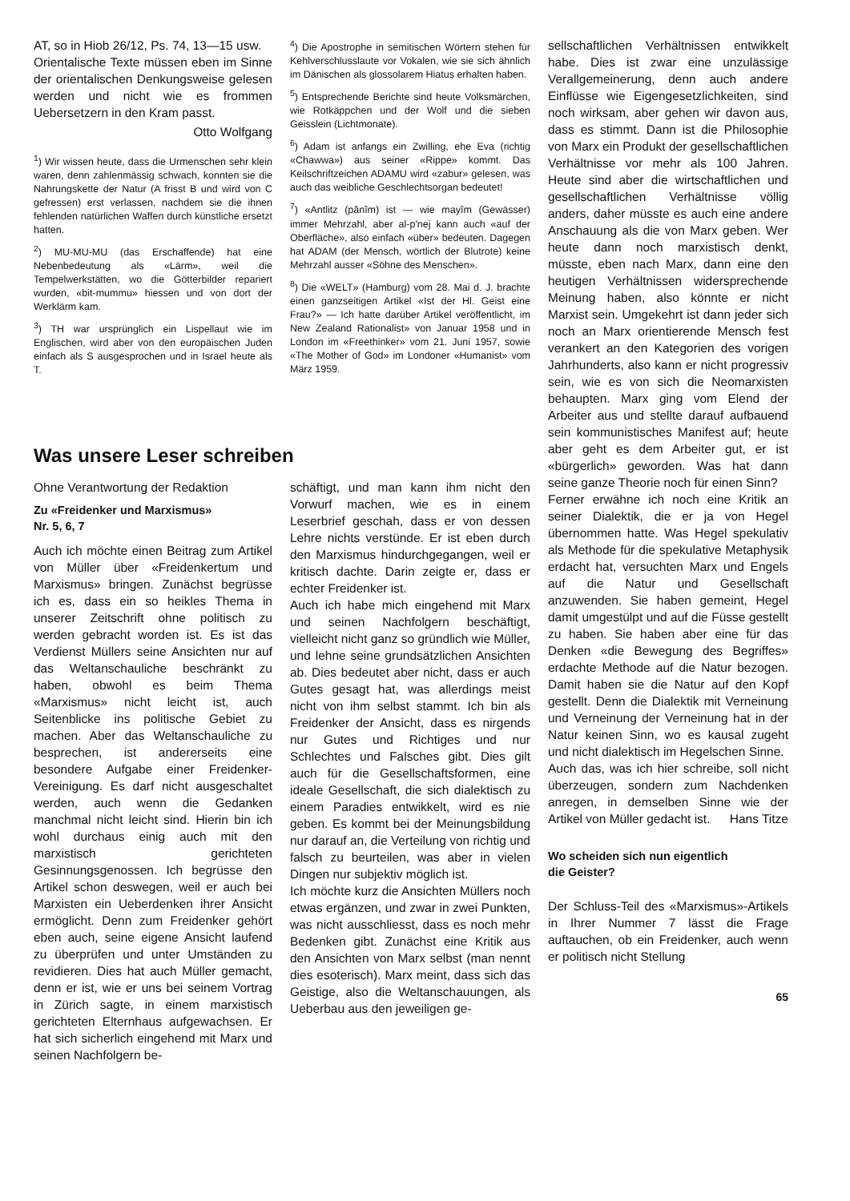AT, so in Hiob 26/12, Ps. 74, 13—15 usw.
Orientalische Texte müssen eben im Sinne der orientalischen Denkungsweise gelesen werden und nicht wie es frommen Uebersetzern in den Kram passt.
Otto Wolfgang
<sup>1</sup>) Wir wissen heute, dass die Urmenschen sehr klein waren, denn zahlenmässig schwach, konnten sie die Nahrungskette der Natur (A frisst B und wird von C gefressen) erst verlassen, nachdem sie die ihnen fehlenden natürlichen Waffen durch künstliche ersetzt hatten.
<sup>2</sup>) MU-MU-MU (das Erschaffende) hat eine Nebenbedeutung als «Lärm», weil die Tempelwerkstätten, wo die Götterbilder repariert wurden, «bit-mummu» hiessen und von dort der Werklärm kam.
<sup>3</sup>) TH war ursprünglich ein Lispellaut wie im Englischen, wird aber von den europäischen Juden einfach als S ausgesprochen und in Israel heute als T.
<sup>4</sup>) Die Apostrophe in semitischen Wörtern stehen für Kehlverschlusslaute vor Vokalen, wie sie sich ähnlich im Dänischen als glossolarem Hiatus erhalten haben.
<sup>5</sup>) Entsprechende Berichte sind heute Volksmärchen, wie Rotkäppchen und der Wolf und die sieben Geisslein (Lichtmonate).
<sup>6</sup>) Adam ist anfangs ein Zwilling, ehe Eva (richtig «Chawwa») aus seiner «Rippe» kommt. Das Keilschriftzeichen ADAMU wird «zabur» gelesen, was auch das weibliche Geschlechtsorgan bedeutet!
<sup>7</sup>) «Antlitz (pânîm) ist — wie mayîm (Gewässer) immer Mehrzahl, aber al-p'nej kann auch «auf der Oberfläche», also einfach «über» bedeuten. Dagegen hat ADAM (der Mensch, wörtlich der Blutrote) keine Mehrzahl ausser «Söhne des Menschen».
<sup>8</sup>) Die «WELT» (Hamburg) vom 28. Mai d. J. brachte einen ganzseitigen Artikel «Ist der Hl. Geist eine Frau?» — Ich hatte darüber Artikel veröffentlicht, im New Zealand Rationalist» von Januar 1958 und in London im «Freethinker» vom 21. Juni 1957, sowie «The Mother of God» im Londoner «Humanist» vom März 1959.
Was unsere Leser schreiben
Ohne Verantwortung der Redaktion
Zu «Freidenker und Marxismus»
Nr. 5, 6, 7
Auch ich möchte einen Beitrag zum Artikel von Müller über «Freidenkertum und Marxismus» bringen. Zunächst begrüsse ich es, dass ein so heikles Thema in unserer Zeitschrift ohne politisch zu werden gebracht worden ist. Es ist das Verdienst Müllers seine Ansichten nur auf das Weltanschauliche beschränkt zu haben, obwohl es beim Thema «Marxismus» nicht leicht ist, auch Seitenblicke ins politische Gebiet zu machen. Aber das Weltanschauliche zu besprechen, ist andererseits eine besondere Aufgabe einer Freidenker-Vereinigung. Es darf nicht ausgeschaltet werden, auch wenn die Gedanken manchmal nicht leicht sind. Hierin bin ich wohl durchaus einig auch mit den marxistisch gerichteten Gesinnungsgenossen. Ich begrüsse den Artikel schon deswegen, weil er auch bei Marxisten ein Ueberdenken ihrer Ansicht ermöglicht. Denn zum Freidenker gehört eben auch, seine eigene Ansicht laufend zu überprüfen und unter Umständen zu revidieren. Dies hat auch Müller gemacht, denn er ist, wie er uns bei seinem Vortrag in Zürich sagte, in einem marxistisch gerichteten Elternhaus aufgewachsen. Er hat sich sicherlich eingehend mit Marx und seinen Nachfolgern be-
schäftigt, und man kann ihm nicht den Vorwurf machen, wie es in einem Leserbrief geschah, dass er von dessen Lehre nichts verstünde. Er ist eben durch den Marxismus hindurchgegangen, weil er kritisch dachte. Darin zeigte er, dass er echter Freidenker ist.
Auch ich habe mich eingehend mit Marx und seinen Nachfolgern beschäftigt, vielleicht nicht ganz so gründlich wie Müller, und lehne seine grundsätzlichen Ansichten ab. Dies bedeutet aber nicht, dass er auch Gutes gesagt hat, was allerdings meist nicht von ihm selbst stammt. Ich bin als Freidenker der Ansicht, dass es nirgends nur Gutes und Richtiges und nur Schlechtes und Falsches gibt. Dies gilt auch für die Gesellschaftsformen, eine ideale Gesellschaft, die sich dialektisch zu einem Paradies entwikkelt, wird es nie geben. Es kommt bei der Meinungsbildung nur darauf an, die Verteilung von richtig und falsch zu beurteilen, was aber in vielen Dingen nur subjektiv möglich ist.
Ich möchte kurz die Ansichten Müllers noch etwas ergänzen, und zwar in zwei Punkten, was nicht ausschliesst, dass es noch mehr Bedenken gibt. Zunächst eine Kritik aus den Ansichten von Marx selbst (man nennt dies esoterisch). Marx meint, dass sich das Geistige, also die Weltanschauungen, als Ueberbau aus den jeweiligen ge-
sellschaftlichen Verhältnissen entwikkelt habe. Dies ist zwar eine unzulässige Verallgemeinerung, denn auch andere Einflüsse wie Eigengesetzlichkeiten, sind noch wirksam, aber gehen wir davon aus, dass es stimmt. Dann ist die Philosophie von Marx ein Produkt der gesellschaftlichen Verhältnisse vor mehr als 100 Jahren. Heute sind aber die wirtschaftlichen und gesellschaftlichen Verhältnisse völlig anders, daher müsste es auch eine andere Anschauung als die von Marx geben. Wer heute dann noch marxistisch denkt, müsste, eben nach Marx, dann eine den heutigen Verhältnissen widersprechende Meinung haben, also könnte er nicht Marxist sein. Umgekehrt ist dann jeder sich noch an Marx orientierende Mensch fest verankert an den Kategorien des vorigen Jahrhunderts, also kann er nicht progressiv sein, wie es von sich die Neomarxisten behaupten. Marx ging vom Elend der Arbeiter aus und stellte darauf aufbauend sein kommunistisches Manifest auf; heute aber geht es dem Arbeiter gut, er ist «bürgerlich» geworden. Was hat dann seine ganze Theorie noch für einen Sinn?
Ferner erwähne ich noch eine Kritik an seiner Dialektik, die er ja von Hegel übernommen hatte. Was Hegel spekulativ als Methode für die spekulative Metaphysik erdacht hat, versuchten Marx und Engels auf die Natur und Gesellschaft anzuwenden. Sie haben gemeint, Hegel damit umgestülpt und auf die Füsse gestellt zu haben. Sie haben aber eine für das Denken «die Bewegung des Begriffes» erdachte Methode auf die Natur bezogen. Damit haben sie die Natur auf den Kopf gestellt. Denn die Dialektik mit Verneinung und Verneinung der Verneinung hat in der Natur keinen Sinn, wo es kausal zugeht und nicht dialektisch im Hegelschen Sinne.
Auch das, was ich hier schreibe, soll nicht überzeugen, sondern zum Nachdenken anregen, in demselben Sinne wie der Artikel von Müller gedacht ist. Hans Titze
Wo scheiden sich nun eigentlich
die Geister?
Der Schluss-Teil des «Marxismus»-Artikels in Ihrer Nummer 7 lässt die Frage auftauchen, ob ein Freidenker, auch wenn er politisch nicht Stellung
65